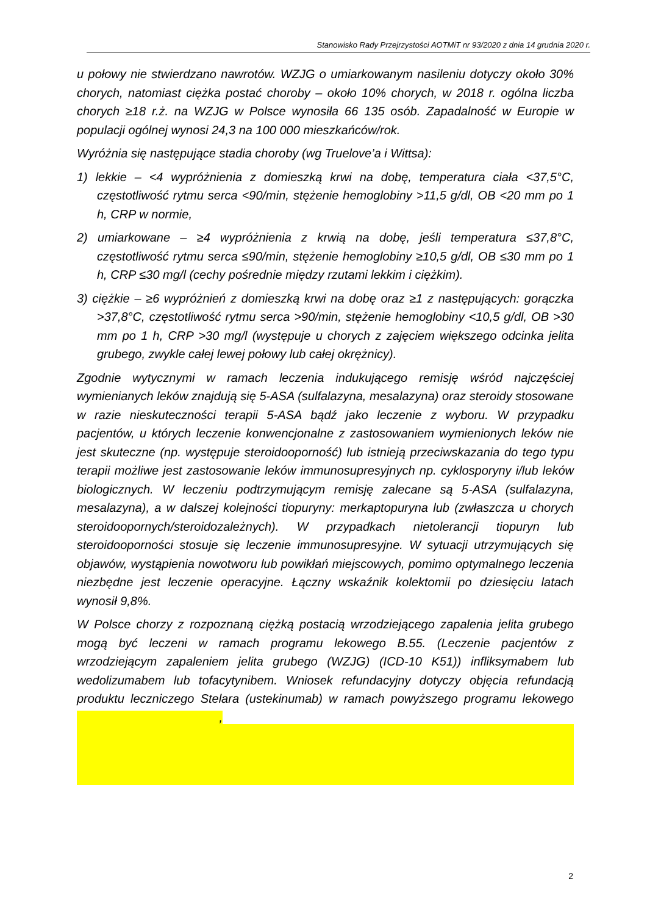Stanowisko Rady Przejrzystości AOTMiT nr 93/2020 z dnia 14 grudnia 2020 r.
u połowy nie stwierdzano nawrotów. WZJG o umiarkowanym nasileniu dotyczy około 30% chorych, natomiast ciężka postać choroby – około 10% chorych, w 2018 r. ogólna liczba chorych ≥18 r.ż. na WZJG w Polsce wynosiła 66 135 osób. Zapadalność w Europie w populacji ogólnej wynosi 24,3 na 100 000 mieszkańców/rok.
Wyróżnia się następujące stadia choroby (wg Truelove’a i Wittsa):
1) lekkie – <4 wypróżnienia z domieszką krwi na dobę, temperatura ciała <37,5°C, częstotliwość rytmu serca <90/min, stężenie hemoglobiny >11,5 g/dl, OB <20 mm po 1 h, CRP w normie,
2) umiarkowane – ≥4 wypróżnienia z krwią na dobę, jeśli temperatura ≤37,8°C, częstotliwość rytmu serca ≤90/min, stężenie hemoglobiny ≥10,5 g/dl, OB ≤30 mm po 1 h, CRP ≤30 mg/l (cechy pośrednie między rzutami lekkim i ciężkim).
3) ciężkie – ≥6 wypróżnień z domieszką krwi na dobę oraz ≥1 z następujących: gorączka >37,8°C, częstotliwość rytmu serca >90/min, stężenie hemoglobiny <10,5 g/dl, OB >30 mm po 1 h, CRP >30 mg/l (występuje u chorych z zajęciem większego odcinka jelita grubego, zwykle całej lewej połowy lub całej okrężnicy).
Zgodnie wytycznymi w ramach leczenia indukującego remisję wśród najczęściej wymienianych leków znajdują się 5-ASA (sulfalazyna, mesalazyna) oraz steroidy stosowane w razie nieskuteczności terapii 5-ASA bądź jako leczenie z wyboru. W przypadku pacjentów, u których leczenie konwencjonalne z zastosowaniem wymienionych leków nie jest skuteczne (np. występuje steroidooporność) lub istnieją przeciwskazania do tego typu terapii możliwe jest zastosowanie leków immunosupresyjnych np. cyklosporyny i/lub leków biologicznych. W leczeniu podtrzymującym remisję zalecane są 5-ASA (sulfalazyna, mesalazyna), a w dalszej kolejności tiopuryny: merkaptopuryna lub (zwłaszcza u chorych steroidoopornych/steroidozależnych). W przypadkach nietolerancji tiopuryn lub steroidooporności stosuje się leczenie immunosupresyjne. W sytuacji utrzymujących się objawów, wystąpienia nowotworu lub powikłań miejscowych, pomimo optymalnego leczenia niezbędne jest leczenie operacyjne. Łączny wskaźnik kolektomii po dziesięciu latach wynosił 9,8%.
W Polsce chorzy z rozpoznaną ciężką postacią wrzodziejącego zapalenia jelita grubego mogą być leczeni w ramach programu lekowego B.55. (Leczenie pacjentów z wrzodziejącym zapaleniem jelita grubego (WZJG) (ICD-10 K51)) infliksymabem lub wedolizumabem lub tofacytynibem. Wniosek refundacyjny dotyczy objęcia refundacją produktu leczniczego Stelara (ustekinumab) w ramach powyższego programu lekowego ,
2